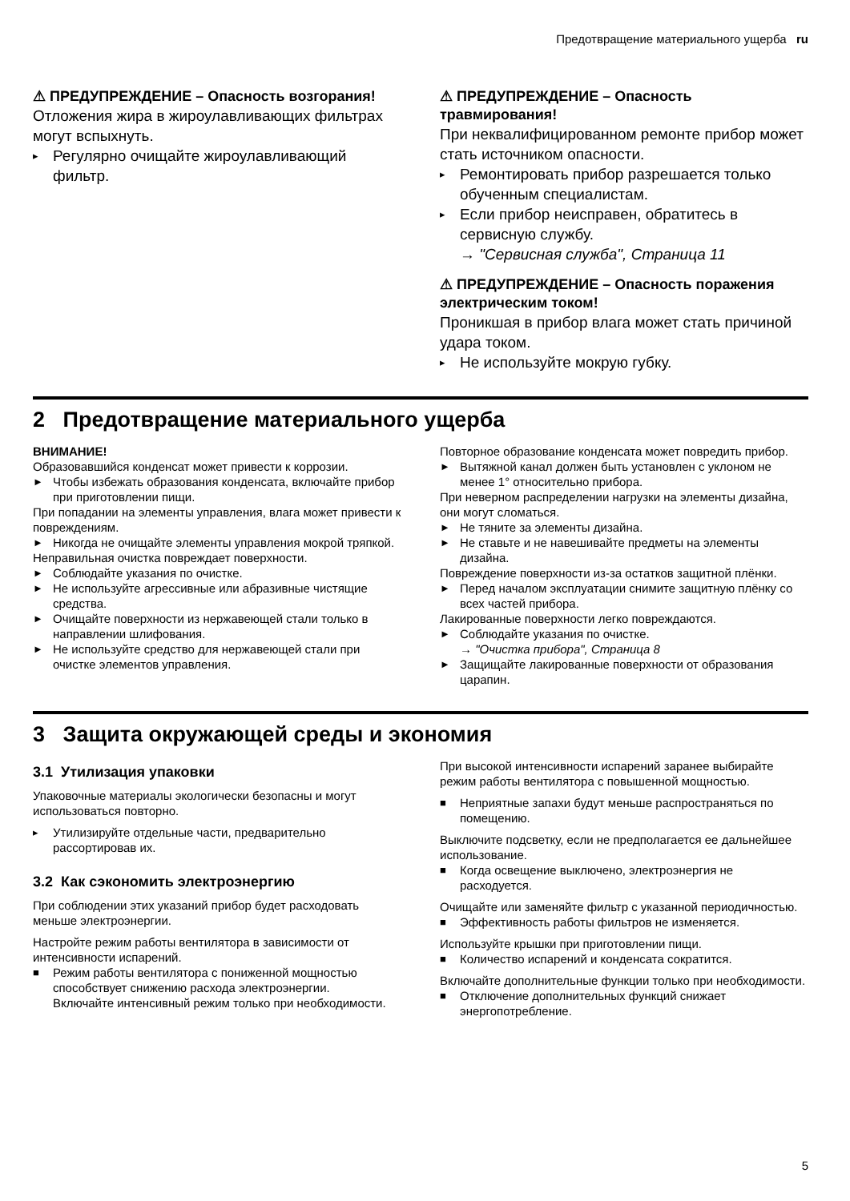Предотвращение материального ущерба ru
⚠ ПРЕДУПРЕЖДЕНИЕ – Опасность возгорания!
Отложения жира в жироулавливающих фильтрах могут вспыхнуть.
▸ Регулярно очищайте жироулавливающий фильтр.
⚠ ПРЕДУПРЕЖДЕНИЕ – Опасность травмирования!
При неквалифицированном ремонте прибор может стать источником опасности.
▸ Ремонтировать прибор разрешается только обученным специалистам.
▸ Если прибор неисправен, обратитесь в сервисную службу.
→ "Сервисная служба", Страница 11
⚠ ПРЕДУПРЕЖДЕНИЕ – Опасность поражения электрическим током!
Проникшая в прибор влага может стать причиной удара током.
▸ Не используйте мокрую губку.
2 Предотвращение материального ущерба
ВНИМАНИЕ!
Образовавшийся конденсат может привести к коррозии.
► Чтобы избежать образования конденсата, включайте прибор при приготовлении пищи.
При попадании на элементы управления, влага может привести к повреждениям.
► Никогда не очищайте элементы управления мокрой тряпкой.
Неправильная очистка повреждает поверхности.
► Соблюдайте указания по очистке.
► Не используйте агрессивные или абразивные чистящие средства.
► Очищайте поверхности из нержавеющей стали только в направлении шлифования.
► Не используйте средство для нержавеющей стали при очистке элементов управления.
Повторное образование конденсата может повредить прибор.
► Вытяжной канал должен быть установлен с уклоном не менее 1° относительно прибора.
При неверном распределении нагрузки на элементы дизайна, они могут сломаться.
► Не тяните за элементы дизайна.
► Не ставьте и не навешивайте предметы на элементы дизайна.
Повреждение поверхности из-за остатков защитной плёнки.
► Перед началом эксплуатации снимите защитную плёнку со всех частей прибора.
Лакированные поверхности легко повреждаются.
► Соблюдайте указания по очистке.
→ "Очистка прибора", Страница 8
► Защищайте лакированные поверхности от образования царапин.
3 Защита окружающей среды и экономия
3.1 Утилизация упаковки
Упаковочные материалы экологически безопасны и могут использоваться повторно.
▸ Утилизируйте отдельные части, предварительно рассортировав их.
3.2 Как сэкономить электроэнергию
При соблюдении этих указаний прибор будет расходовать меньше электроэнергии.
Настройте режим работы вентилятора в зависимости от интенсивности испарений.
■ Режим работы вентилятора с пониженной мощностью способствует снижению расхода электроэнергии.
Включайте интенсивный режим только при необходимости.
При высокой интенсивности испарений заранее выбирайте режим работы вентилятора с повышенной мощностью.
■ Неприятные запахи будут меньше распространяться по помещению.
Выключите подсветку, если не предполагается ее дальнейшее использование.
■ Когда освещение выключено, электроэнергия не расходуется.
Очищайте или заменяйте фильтр с указанной периодичностью.
■ Эффективность работы фильтров не изменяется.
Используйте крышки при приготовлении пищи.
■ Количество испарений и конденсата сократится.
Включайте дополнительные функции только при необходимости.
■ Отключение дополнительных функций снижает энергопотребление.
5